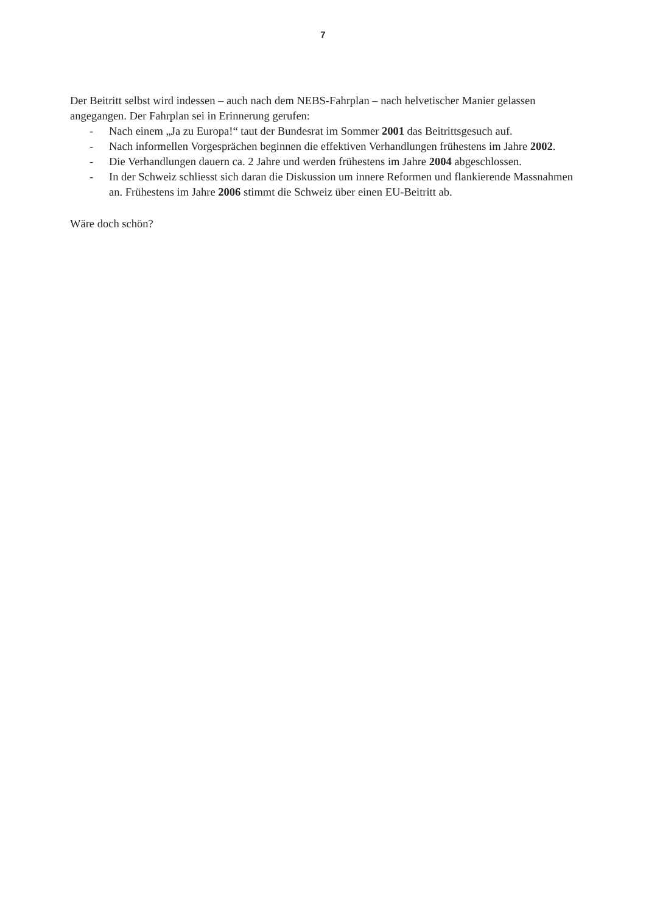7
Der Beitritt selbst wird indessen – auch nach dem NEBS-Fahrplan – nach helvetischer Manier gelassen angegangen. Der Fahrplan sei in Erinnerung gerufen:
- Nach einem „Ja zu Europa!“ taut der Bundesrat im Sommer 2001 das Beitrittsgesuch auf.
- Nach informellen Vorgesprächen beginnen die effektiven Verhandlungen frühestens im Jahre 2002.
- Die Verhandlungen dauern ca. 2 Jahre und werden frühestens im Jahre 2004 abgeschlossen.
- In der Schweiz schliesst sich daran die Diskussion um innere Reformen und flankierende Massnahmen an. Frühestens im Jahre 2006 stimmt die Schweiz über einen EU-Beitritt ab.
Wäre doch schön?